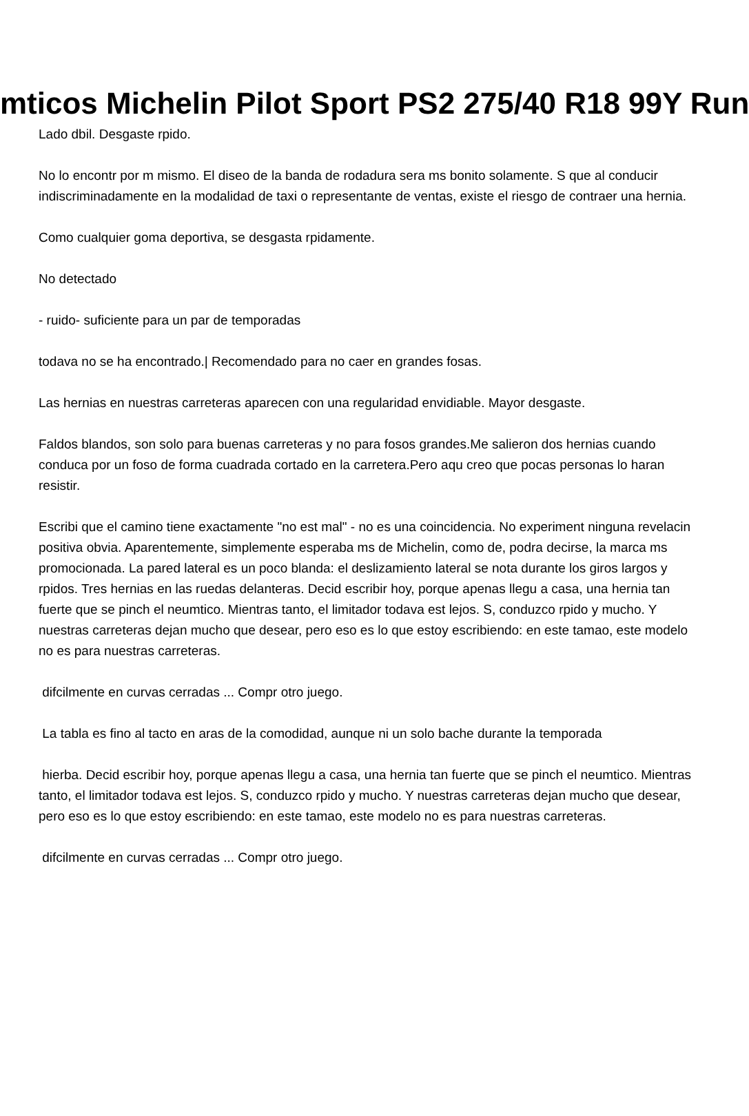mticos Michelin Pilot Sport PS2 275/40 R18 99Y Run
Lado dbil. Desgaste rpido.
No lo encontr por m mismo. El diseo de la banda de rodadura sera ms bonito solamente. S que al conducir indiscriminadamente en la modalidad de taxi o representante de ventas, existe el riesgo de contraer una hernia.
Como cualquier goma deportiva, se desgasta rpidamente.
No detectado
- ruido- suficiente para un par de temporadas
todava no se ha encontrado.| Recomendado para no caer en grandes fosas.
Las hernias en nuestras carreteras aparecen con una regularidad envidiable. Mayor desgaste.
Faldos blandos, son solo para buenas carreteras y no para fosos grandes.Me salieron dos hernias cuando conduca por un foso de forma cuadrada cortado en la carretera.Pero aqu creo que pocas personas lo haran resistir.
Escribi que el camino tiene exactamente "no est mal" - no es una coincidencia. No experiment ninguna revelacin positiva obvia. Aparentemente, simplemente esperaba ms de Michelin, como de, podra decirse, la marca ms promocionada. La pared lateral es un poco blanda: el deslizamiento lateral se nota durante los giros largos y rpidos. Tres hernias en las ruedas delanteras. Decid escribir hoy, porque apenas llegu a casa, una hernia tan fuerte que se pinch el neumtico. Mientras tanto, el limitador todava est lejos. S, conduzco rpido y mucho. Y nuestras carreteras dejan mucho que desear, pero eso es lo que estoy escribiendo: en este tamao, este modelo no es para nuestras carreteras.
difcilmente en curvas cerradas ... Compr otro juego.
La tabla es fino al tacto en aras de la comodidad, aunque ni un solo bache durante la temporada
hierba. Decid escribir hoy, porque apenas llegu a casa, una hernia tan fuerte que se pinch el neumtico. Mientras tanto, el limitador todava est lejos. S, conduzco rpido y mucho. Y nuestras carreteras dejan mucho que desear, pero eso es lo que estoy escribiendo: en este tamao, este modelo no es para nuestras carreteras.
difcilmente en curvas cerradas ... Compr otro juego.